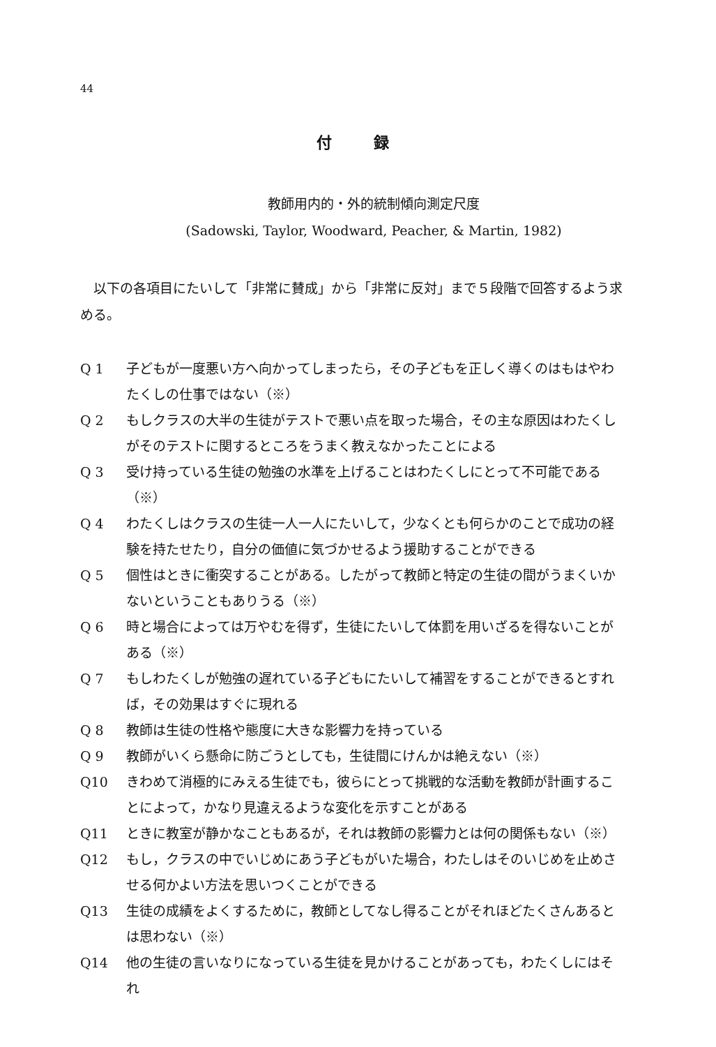44
付録
教師用内的・外的統制傾向測定尺度
(Sadowski, Taylor, Woodward, Peacher, & Martin, 1982)
以下の各項目にたいして「非常に賛成」から「非常に反対」まで５段階で回答するよう求める。
Q 1 子どもが一度悪い方へ向かってしまったら，その子どもを正しく導くのはもはやわたくしの仕事ではない（※）
Q 2 もしクラスの大半の生徒がテストで悪い点を取った場合，その主な原因はわたくしがそのテストに関するところをうまく教えなかったことによる
Q 3 受け持っている生徒の勉強の水準を上げることはわたくしにとって不可能である（※）
Q 4 わたくしはクラスの生徒一人一人にたいして，少なくとも何らかのことで成功の経験を持たせたり，自分の価値に気づかせるよう援助することができる
Q 5 個性はときに衝突することがある。したがって教師と特定の生徒の間がうまくいかないということもありうる（※）
Q 6 時と場合によっては万やむを得ず，生徒にたいして体罰を用いざるを得ないことがある（※）
Q 7 もしわたくしが勉強の遅れている子どもにたいして補習をすることができるとすれば，その効果はすぐに現れる
Q 8 教師は生徒の性格や態度に大きな影響力を持っている
Q 9 教師がいくら懸命に防ごうとしても，生徒間にけんかは絶えない（※）
Q10 きわめて消極的にみえる生徒でも，彼らにとって挑戦的な活動を教師が計画することによって，かなり見違えるような変化を示すことがある
Q11 ときに教室が静かなこともあるが，それは教師の影響力とは何の関係もない（※）
Q12 もし，クラスの中でいじめにあう子どもがいた場合，わたしはそのいじめを止めさせる何かよい方法を思いつくことができる
Q13 生徒の成績をよくするために，教師としてなし得ることがそれほどたくさんあるとは思わない（※）
Q14 他の生徒の言いなりになっている生徒を見かけることがあっても，わたくしにはそれ